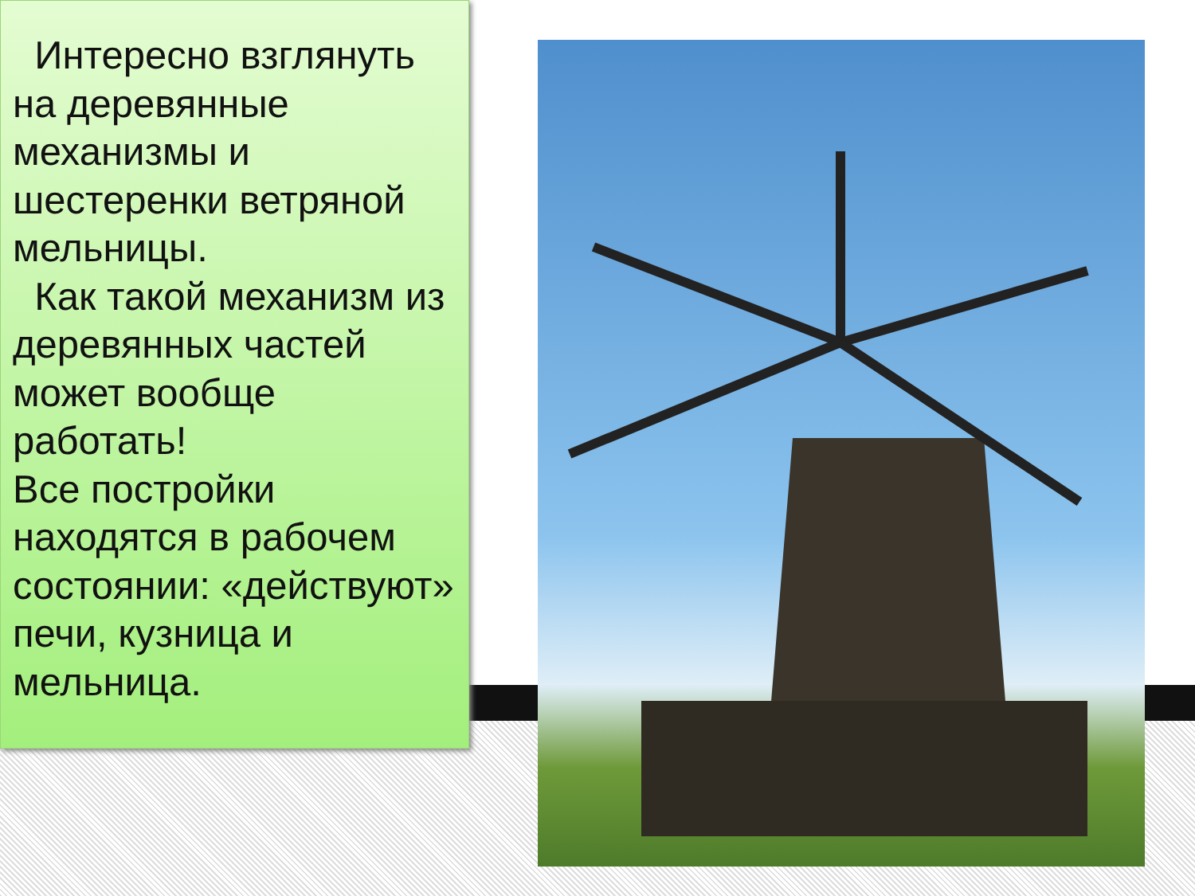Интересно взглянуть на деревянные механизмы и шестеренки ветряной мельницы.
Как такой механизм из деревянных частей может вообще работать!
Все постройки находятся в рабочем состоянии: «действуют» печи, кузница и мельница.